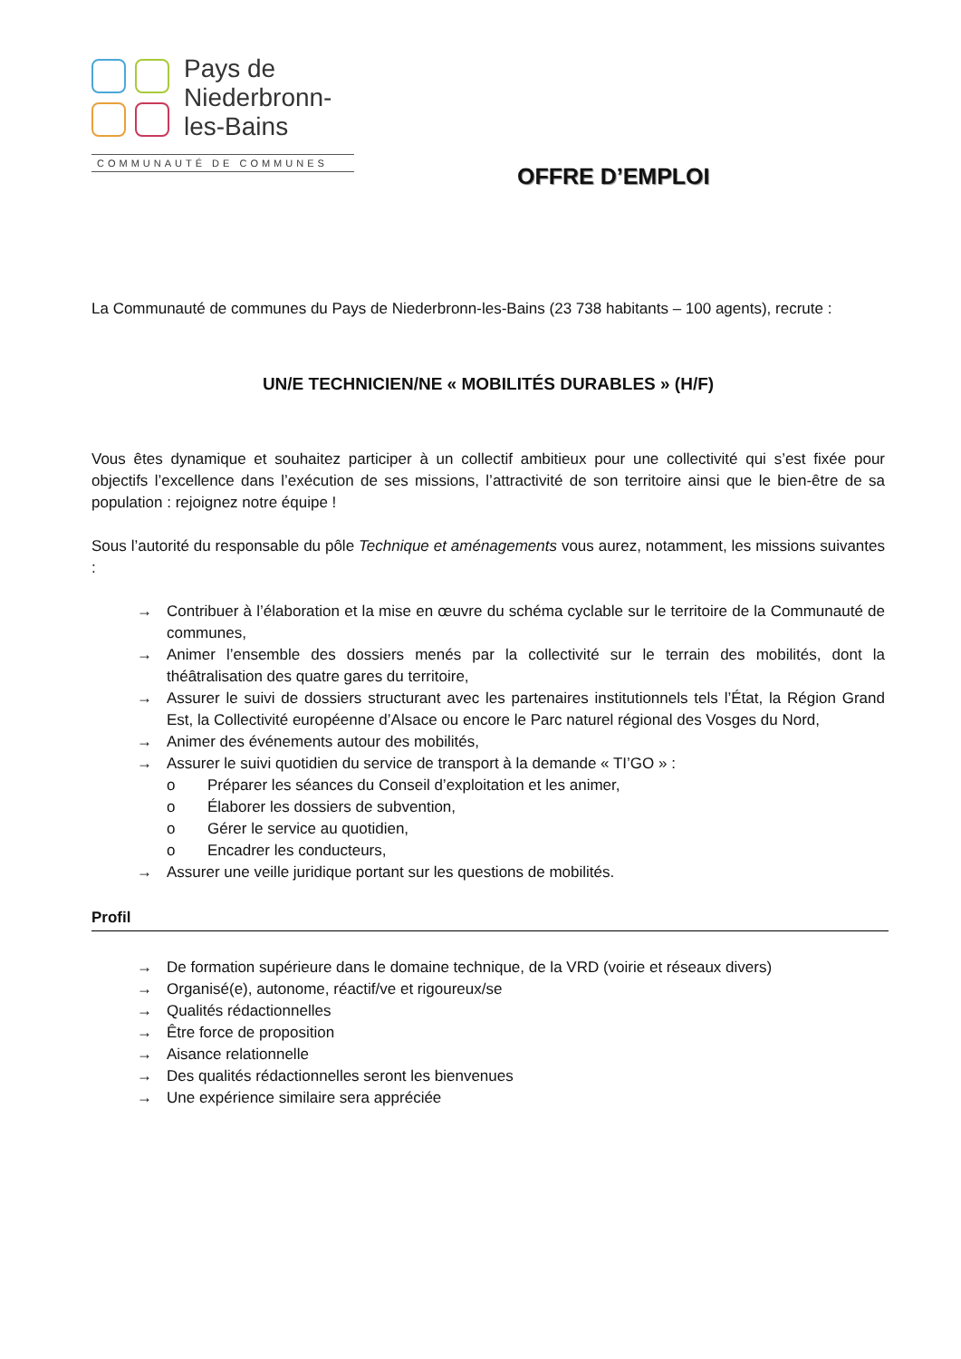Pays de
Niederbronn-
les-Bains
COMMUNAUTÉ DE COMMUNES
OFFRE D’EMPLOI
La Communauté de communes du Pays de Niederbronn-les-Bains (23 738 habitants – 100 agents), recrute :
UN/E TECHNICIEN/NE « MOBILITÉS DURABLES » (H/F)
Vous êtes dynamique et souhaitez participer à un collectif ambitieux pour une collectivité qui s’est fixée pour objectifs l’excellence dans l’exécution de ses missions, l’attractivité de son territoire ainsi que le bien-être de sa population : rejoignez notre équipe !
Sous l’autorité du responsable du pôle Technique et aménagements vous aurez, notamment, les missions suivantes :
→ Contribuer à l’élaboration et la mise en œuvre du schéma cyclable sur le territoire de la Communauté de communes,
→ Animer l’ensemble des dossiers menés par la collectivité sur le terrain des mobilités, dont la théâtralisation des quatre gares du territoire,
→ Assurer le suivi de dossiers structurant avec les partenaires institutionnels tels l’État, la Région Grand Est, la Collectivité européenne d’Alsace ou encore le Parc naturel régional des Vosges du Nord,
→ Animer des événements autour des mobilités,
→ Assurer le suivi quotidien du service de transport à la demande « TI’GO » :
o Préparer les séances du Conseil d’exploitation et les animer,
o Élaborer les dossiers de subvention,
o Gérer le service au quotidien,
o Encadrer les conducteurs,
→ Assurer une veille juridique portant sur les questions de mobilités.
Profil
→ De formation supérieure dans le domaine technique, de la VRD (voirie et réseaux divers)
→ Organisé(e), autonome, réactif/ve et rigoureux/se
→ Qualités rédactionnelles
→ Être force de proposition
→ Aisance relationnelle
→ Des qualités rédactionnelles seront les bienvenues
→ Une expérience similaire sera appréciée